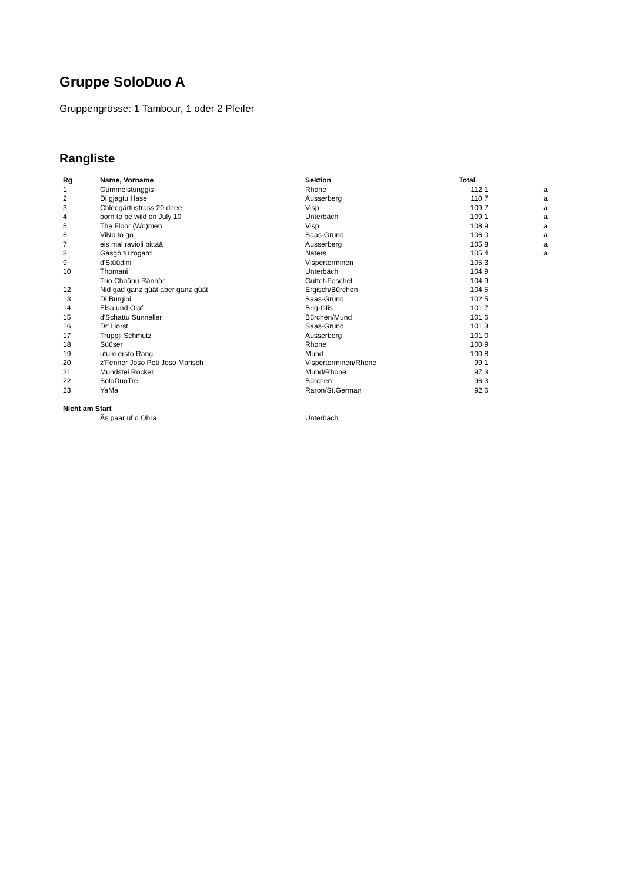Gruppe SoloDuo A
Gruppengrösse: 1 Tambour, 1 oder 2 Pfeifer
Rangliste
| Rg | Name, Vorname | Sektion | Total | |
| --- | --- | --- | --- | --- |
| 1 | Gummelstunggis | Rhone | 112.1 | a |
| 2 | Di gjagtu Hase | Ausserberg | 110.7 | a |
| 3 | Chleegärtustrass 20 deee | Visp | 109.7 | a |
| 4 | born to be wild on July 10 | Unterbäch | 109.1 | a |
| 5 | The Floor (Wo)men | Visp | 108.9 | a |
| 6 | ViNo to go | Saas-Grund | 106.0 | a |
| 7 | eis mal ravioli bittää | Ausserberg | 105.8 | a |
| 8 | Gäsgö tü rögard | Naters | 105.4 | a |
| 9 | d'Stüüdini | Visperterminen | 105.3 | |
| 10 | Thomani | Unterbäch | 104.9 | |
| | Trio Choänu Rännär | Guttet-Feschel | 104.9 | |
| 12 | Nid gad ganz güät aber ganz güät | Ergisch/Bürchen | 104.5 | |
| 13 | Di Burgini | Saas-Grund | 102.5 | |
| 14 | Elsa und Olaf | Brig-Glis | 101.7 | |
| 15 | d'Schattu Sünneller | Bürchen/Mund | 101.6 | |
| 16 | Dr' Horst | Saas-Grund | 101.3 | |
| 17 | Truppji Schmutz | Ausserberg | 101.0 | |
| 18 | Süüser | Rhone | 100.9 | |
| 19 | ufum ersto Rang | Mund | 100.8 | |
| 20 | z'Fenner Joso Peti Joso Marisch | Visperterminen/Rhone | 99.1 | |
| 21 | Mundstei Rocker | Mund/Rhone | 97.3 | |
| 22 | SoloDuoTre | Bürchen | 96.3 | |
| 23 | YaMa | Raron/St.German | 92.6 | |
| Nicht am Start | | | | |
| | Äs paar uf d Ohrä | Unterbäch | | |